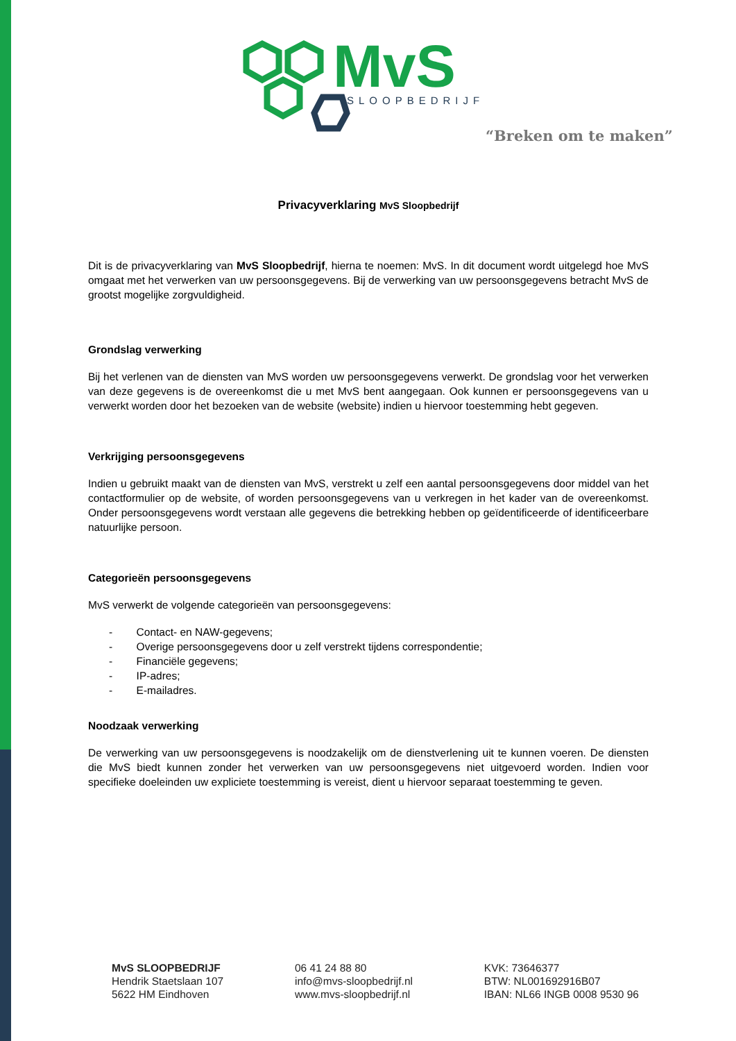MvS
SLOOPBEDRIJF
“Breken om te maken”
Privacyverklaring MvS Sloopbedrijf
Dit is de privacyverklaring van MvS Sloopbedrijf, hierna te noemen: MvS. In dit document wordt uitgelegd hoe MvS omgaat met het verwerken van uw persoonsgegevens. Bij de verwerking van uw persoonsgegevens betracht MvS de grootst mogelijke zorgvuldigheid.
Grondslag verwerking
Bij het verlenen van de diensten van MvS worden uw persoonsgegevens verwerkt. De grondslag voor het verwerken van deze gegevens is de overeenkomst die u met MvS bent aangegaan. Ook kunnen er persoonsgegevens van u verwerkt worden door het bezoeken van de website (website) indien u hiervoor toestemming hebt gegeven.
Verkrijging persoonsgegevens
Indien u gebruikt maakt van de diensten van MvS, verstrekt u zelf een aantal persoonsgegevens door middel van het contactformulier op de website, of worden persoonsgegevens van u verkregen in het kader van de overeenkomst. Onder persoonsgegevens wordt verstaan alle gegevens die betrekking hebben op geïdentificeerde of identificeerbare natuurlijke persoon.
Categorieën persoonsgegevens
MvS verwerkt de volgende categorieën van persoonsgegevens:
- Contact- en NAW-gegevens;
- Overige persoonsgegevens door u zelf verstrekt tijdens correspondentie;
- Financiële gegevens;
- IP-adres;
- E-mailadres.
Noodzaak verwerking
De verwerking van uw persoonsgegevens is noodzakelijk om de dienstverlening uit te kunnen voeren. De diensten die MvS biedt kunnen zonder het verwerken van uw persoonsgegevens niet uitgevoerd worden. Indien voor specifieke doeleinden uw expliciete toestemming is vereist, dient u hiervoor separaat toestemming te geven.
MvS SLOOPBEDRIJF
Hendrik Staetslaan 107
5622 HM Eindhoven
06 41 24 88 80
info@mvs-sloopbedrijf.nl
www.mvs-sloopbedrijf.nl
KVK: 73646377
BTW: NL001692916B07
IBAN: NL66 INGB 0008 9530 96